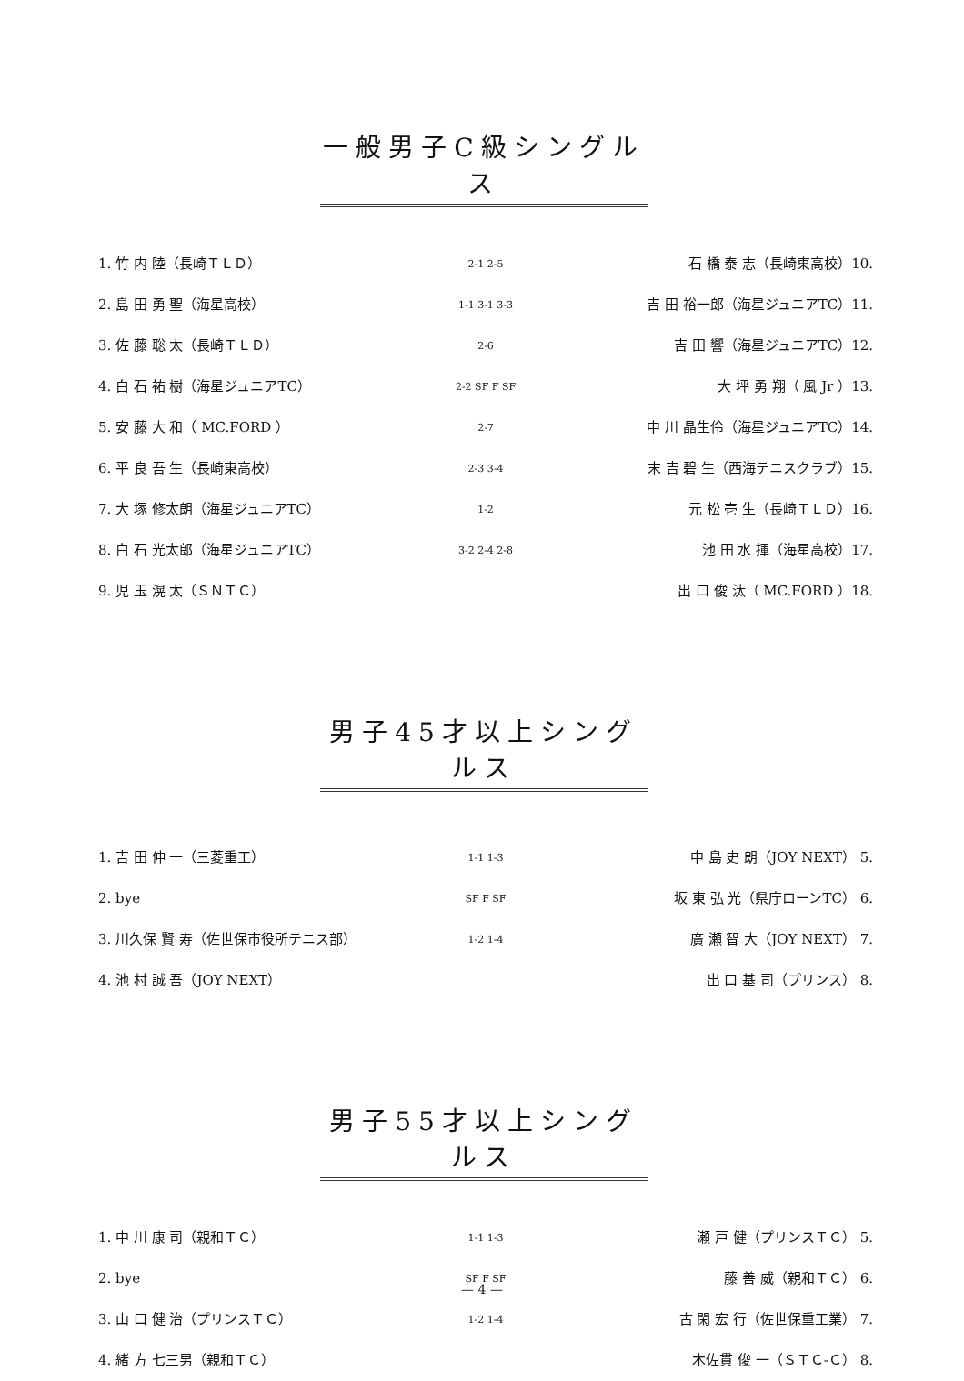一般男子C級シングルス
1. 竹 内 陸（長崎ＴＬＤ） 2-1 2-5 石 橋 泰 志（長崎東高校）10.
2. 島 田 勇 聖（海星高校） 1-1 3-1 3-3 吉 田 裕一郎（海星ジュニアTC）11.
3. 佐 藤 聡 太（長崎ＴＬＤ） 2-6 吉 田 響（海星ジュニアTC）12.
4. 白 石 祐 樹（海星ジュニアTC） 2-2 SF F SF 大 坪 勇 翔（ 風 Jr ）13.
5. 安 藤 大 和（ MC.FORD ） 2-7 中 川 晶生伶（海星ジュニアTC）14.
6. 平 良 吾 生（長崎東高校） 2-3 3-4 末 吉 碧 生（西海テニスクラブ）15.
7. 大 塚 修太朗（海星ジュニアTC） 1-2 元 松 壱 生（長崎ＴＬＤ）16.
8. 白 石 光太郎（海星ジュニアTC） 3-2 2-4 2-8 池 田 水 揮（海星高校）17.
9. 児 玉 滉 太（ＳＮＴＣ） 出 口 俊 汰（ MC.FORD ）18.
男子45才以上シングルス
1. 吉 田 伸 一（三菱重工） 1-1 1-3 中 島 史 朗（JOY NEXT） 5.
2. bye SF F SF 坂 東 弘 光（県庁ローンTC） 6.
3. 川久保 賢 寿（佐世保市役所テニス部） 1-2 1-4 廣 瀬 智 大（JOY NEXT） 7.
4. 池 村 誠 吾（JOY NEXT） 出 口 基 司（プリンス） 8.
男子55才以上シングルス
1. 中 川 康 司（親和ＴＣ） 1-1 1-3 瀬 戸 健（プリンスＴＣ） 5.
2. bye SF F SF 藤 善 威（親和ＴＣ） 6.
3. 山 口 健 治（プリンスＴＣ） 1-2 1-4 古 閑 宏 行（佐世保重工業） 7.
4. 緒 方 七三男（親和ＴＣ） 木佐貫 俊 一（ＳＴＣ-Ｃ） 8.
— 4 —